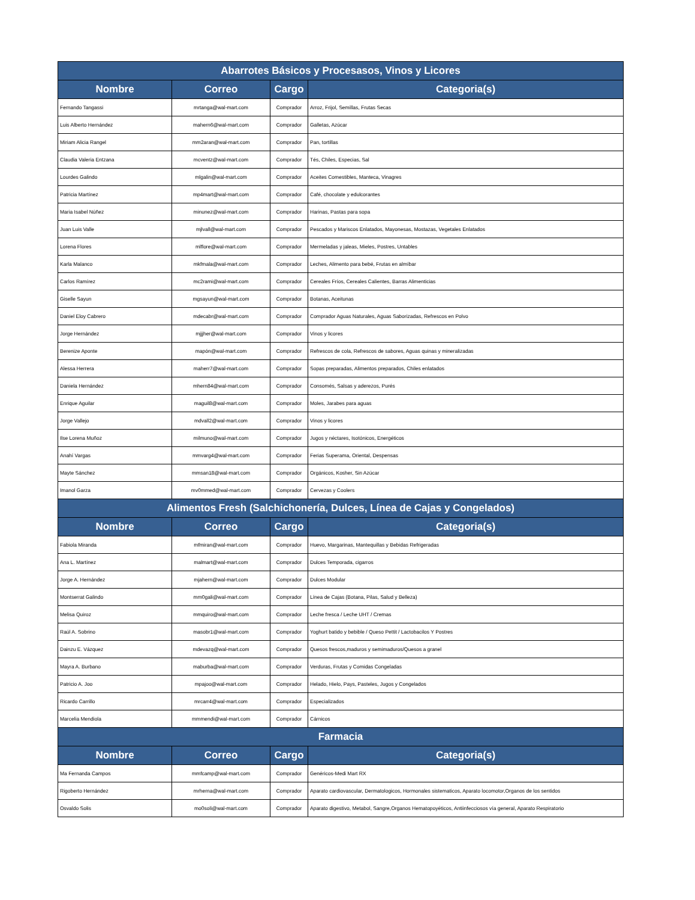| Abarrotes Básicos y Procesasos, Vinos y Licores | | | |
| --- | --- | --- | --- |
| Nombre | Correo | Cargo | Categoria(s) |
| Fernando Tangassi | mrtanga@wal-mart.com | Comprador | Arroz, Frijol, Semillas, Frutas Secas |
| Luis Alberto Hernández | mahern6@wal-mart.com | Comprador | Galletas, Azúcar |
| Miriam Alicia Rangel | mm2aran@wal-mart.com | Comprador | Pan, tortillas |
| Claudia Valeria Entzana | mcventz@wal-mart.com | Comprador | Tés, Chiles, Especias, Sal |
| Lourdes Galindo | mlgalin@wal-mart.com | Comprador | Aceites Comestibles, Manteca, Vinagres |
| Patricia Martínez | mp4mart@wal-mart.com | Comprador | Café, chocolate y edulcorantes |
| Maria Isabel Núñez | minunez@wal-mart.com | Comprador | Harinas, Pastas para sopa |
| Juan Luis Valle | mjlvall@wal-mart.com | Comprador | Pescados y Mariscos Enlatados, Mayonesas, Mostazas, Vegetales Enlatados |
| Lorena Flores | mlflore@wal-mart.com | Comprador | Mermeladas y jaleas, Mieles, Postres, Untables |
| Karla Malanco | mkfmala@wal-mart.com | Comprador | Leches, Alimento para bebé, Frutas en almíbar |
| Carlos Ramírez | mc2rami@wal-mart.com | Comprador | Cereales Fríos, Cereales Calientes, Barras Alimenticias |
| Giselle Sayun | mgsayun@wal-mart.com | Comprador | Botanas, Aceitunas |
| Daniel Eloy Cabrero | mdecabr@wal-mart.com | Comprador | Comprador Aguas Naturales, Aguas Saborizadas, Refrescos en Polvo |
| Jorge Hernández | mjjjher@wal-mart.com | Comprador | Vinos y licores |
| Berenize Aponte | mapón@wal-mart.com | Comprador | Refrescos de cola, Refrescos de sabores, Aguas quinas y mineralizadas |
| Alessa Herrera | maherr7@wal-mart.com | Comprador | Sopas preparadas, Alimentos preparados, Chiles enlatados |
| Daniela Hernández | mhern84@wal-mart.com | Comprador | Consomés, Salsas y aderezos, Purés |
| Enrique Aguilar | maguil8@wal-mart.com | Comprador | Moles, Jarabes para aguas |
| Jorge Vallejo | mdvall2@wal-mart.com | Comprador | Vinos y licores |
| Ilse Lorena Muñoz | milmuno@wal-mart.com | Comprador | Jugos y néctares, Isotónicos, Energéticos |
| Anahí Vargas | mmvarg4@wal-mart.com | Comprador | Ferias Superama, Oriental, Despensas |
| Mayte Sánchez | mmsan18@wal-mart.com | Comprador | Orgánicos, Kosher, Sin Azúcar |
| Imanol Garza | mv0mmed@wal-mart.com | Comprador | Cervezas y Coolers |
| Alimentos Fresh (Salchichonería, Dulces, Línea de Cajas y Congelados) | | | |
| Nombre | Correo | Cargo | Categoria(s) |
| Fabiola Miranda | mfmiran@wal-mart.com | Comprador | Huevo, Margarinas, Mantequillas y Bebidas Refrigeradas |
| Ana L. Martínez | malmart@wal-mart.com | Comprador | Dulces Temporada, cigarros |
| Jorge A. Hernández | mjahern@wal-mart.com | Comprador | Dulces Modular |
| Montserrat Galindo | mm0gali@wal-mart.com | Comprador | Línea de Cajas (Botana, Pilas, Salud y Belleza) |
| Melisa Quiroz | mmquiro@wal-mart.com | Comprador | Leche fresca / Leche UHT / Cremas |
| Raúl A. Sobrino | masobr1@wal-mart.com | Comprador | Yoghurt batido y bebible / Queso Pettit / Lactobacilos Y Postres |
| Dainzu E. Vázquez | mdevazq@wal-mart.com | Comprador | Quesos frescos,maduros y semimaduros/Quesos a granel |
| Mayra A. Burbano | maburba@wal-mart.com | Comprador | Verduras, Frutas y Comidas Congeladas |
| Patricio A. Joo | mpajoo@wal-mart.com | Comprador | Helado, Hielo, Pays, Pasteles, Jugos y Congelados |
| Ricardo Carrillo | mrcarr4@wal-mart.com | Comprador | Especializados |
| Marcelia Mendiola | mmmendi@wal-mart.com | Comprador | Cárnicos |
| Farmacia | | | |
| Nombre | Correo | Cargo | Categoria(s) |
| Ma Fernanda Campos | mmfcamp@wal-mart.com | Comprador | Genéricos-Medi Mart RX |
| Rigoberto Hernández | mrherna@wal-mart.com | Comprador | Aparato cardiovascular, Dermatologicos, Hormonales sistematicos, Aparato locomotor,Organos de los sentidos |
| Osvaldo Solis | mo0soli@wal-mart.com | Comprador | Aparato digestivo, Metabol, Sangre,Organos Hematopoyéticos, Antiinfecciosos vía general, Aparato Respiratorio |